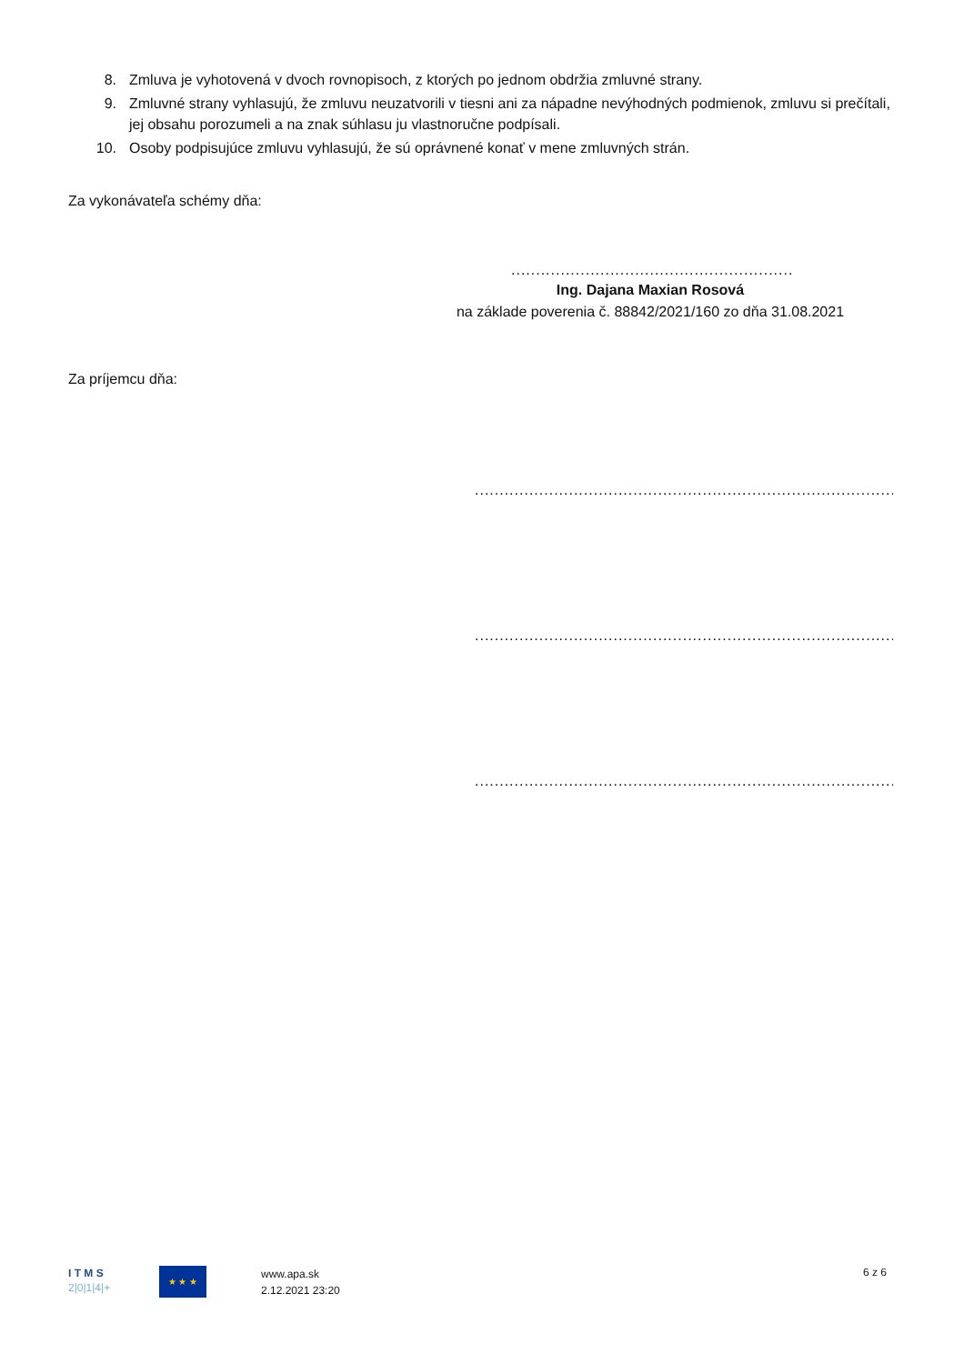8. Zmluva je vyhotovená v dvoch rovnopisoch, z ktorých po jednom obdržia zmluvné strany.
9. Zmluvné strany vyhlasujú, že zmluvu neuzatvorili v tiesni ani za nápadne nevýhodných podmienok, zmluvu si prečítali, jej obsahu porozumeli a na znak súhlasu ju vlastnoručne podpísali.
10. Osoby podpisujúce zmluvu vyhlasujú, že sú oprávnené konať v mene zmluvných strán.
Za vykonávateľa schémy dňa:
....................................................................
Ing. Dajana Maxian Rosová
na základe poverenia č. 88842/2021/160 zo dňa 31.08.2021
Za príjemcu dňa:
........................................................................................................
........................................................................................................
........................................................................................................
I T M S
2|0|1|4|+
★ ★ ★
www.apa.sk
2.12.2021 23:20
6 z 6